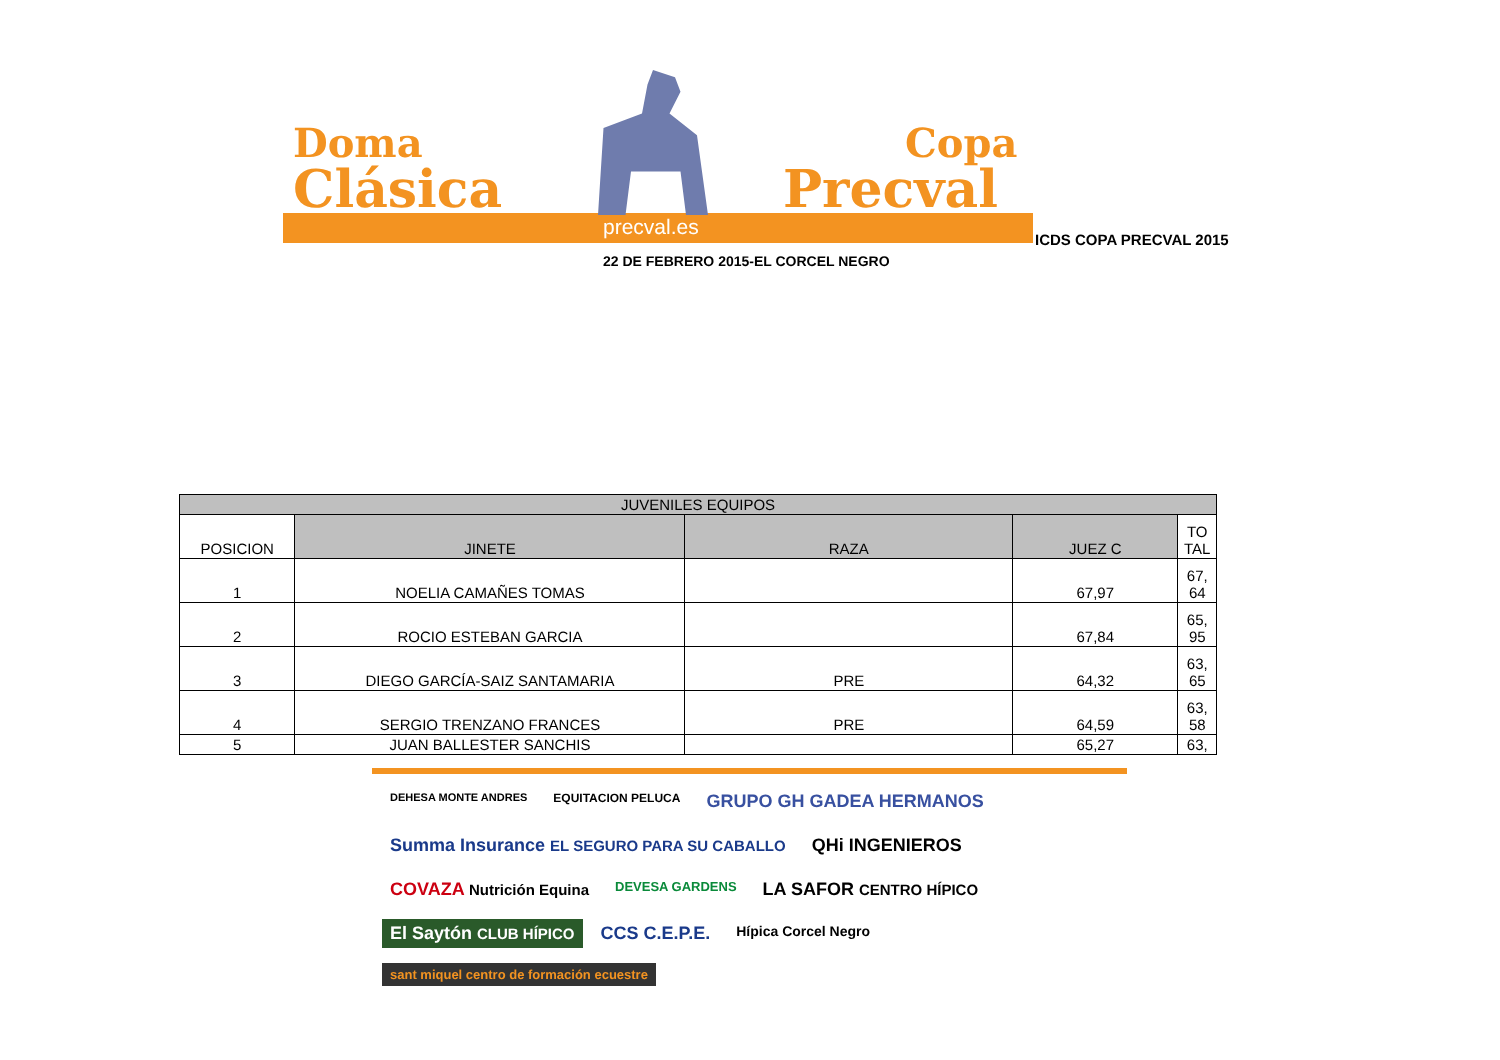Doma
Clásica
Copa
Precval
precval.es
ICDS COPA PRECVAL 2015
22 DE FEBRERO 2015-EL CORCEL NEGRO
| JUVENILES EQUIPOS | | | | |
| --- | --- | --- | --- | --- |
| POSICION | JINETE | RAZA | JUEZ C | TO TAL |
| 1 | NOELIA CAMAÑES TOMAS | | 67,97 | 67, 64 |
| 2 | ROCIO ESTEBAN GARCIA | | 67,84 | 65, 95 |
| 3 | DIEGO GARCÍA-SAIZ SANTAMARIA | PRE | 64,32 | 63, 65 |
| 4 | SERGIO TRENZANO FRANCES | PRE | 64,59 | 63, 58 |
| 5 | JUAN BALLESTER SANCHIS | | 65,27 | 63, |
DEHESA MONTE ANDRES EQUITACION PELUCA GRUPO GH GADEA HERMANOS Summa Insurance EL SEGURO PARA SU CABALLO QHi INGENIEROS COVAZA Nutrición Equina DEVESA GARDENS LA SAFOR CENTRO HÍPICO El Saytón CLUB HÍPICO CCS C.E.P.E. Hípica Corcel Negro sant miquel centro de formación ecuestre